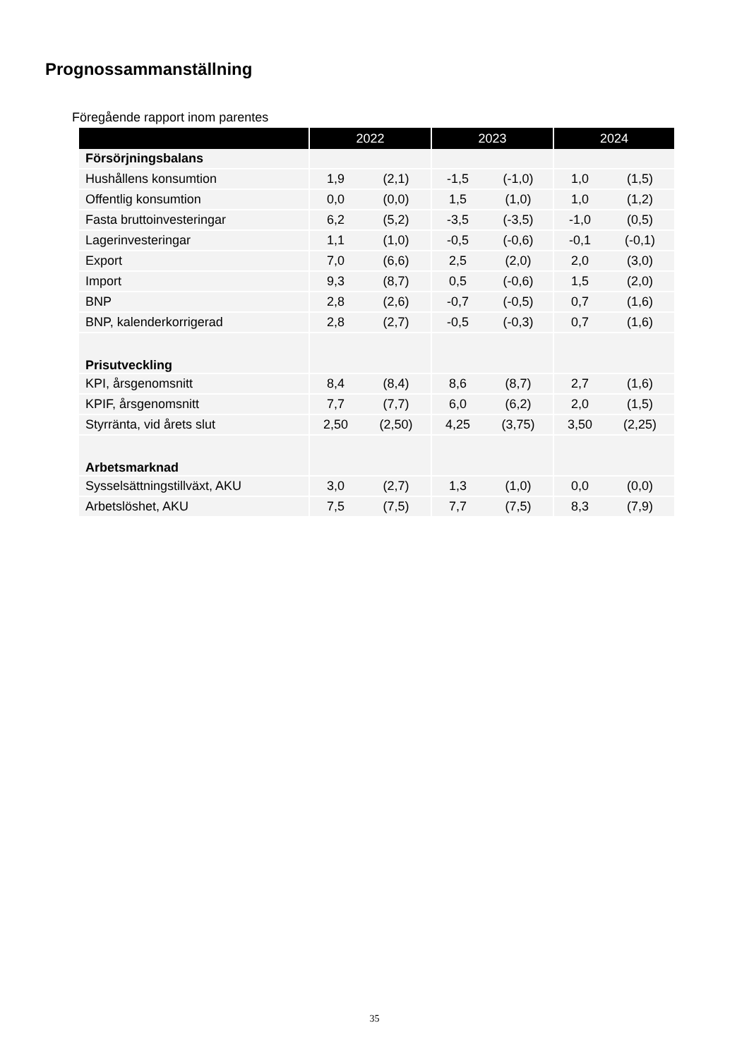Prognossammanställning
Föregående rapport inom parentes
| | 2022 | | 2023 | | 2024 | |
| --- | --- | --- | --- | --- | --- | --- |
| Försörjningsbalans | | | | | | |
| Hushållens konsumtion | 1,9 | (2,1) | -1,5 | (-1,0) | 1,0 | (1,5) |
| Offentlig konsumtion | 0,0 | (0,0) | 1,5 | (1,0) | 1,0 | (1,2) |
| Fasta bruttoinvesteringar | 6,2 | (5,2) | -3,5 | (-3,5) | -1,0 | (0,5) |
| Lagerinvesteringar | 1,1 | (1,0) | -0,5 | (-0,6) | -0,1 | (-0,1) |
| Export | 7,0 | (6,6) | 2,5 | (2,0) | 2,0 | (3,0) |
| Import | 9,3 | (8,7) | 0,5 | (-0,6) | 1,5 | (2,0) |
| BNP | 2,8 | (2,6) | -0,7 | (-0,5) | 0,7 | (1,6) |
| BNP, kalenderkorrigerad | 2,8 | (2,7) | -0,5 | (-0,3) | 0,7 | (1,6) |
| Prisutveckling | | | | | | |
| KPI, årsgenomsnitt | 8,4 | (8,4) | 8,6 | (8,7) | 2,7 | (1,6) |
| KPIF, årsgenomsnitt | 7,7 | (7,7) | 6,0 | (6,2) | 2,0 | (1,5) |
| Styrränta, vid årets slut | 2,50 | (2,50) | 4,25 | (3,75) | 3,50 | (2,25) |
| Arbetsmarknad | | | | | | |
| Sysselsättningstillväxt, AKU | 3,0 | (2,7) | 1,3 | (1,0) | 0,0 | (0,0) |
| Arbetslöshet, AKU | 7,5 | (7,5) | 7,7 | (7,5) | 8,3 | (7,9) |
35